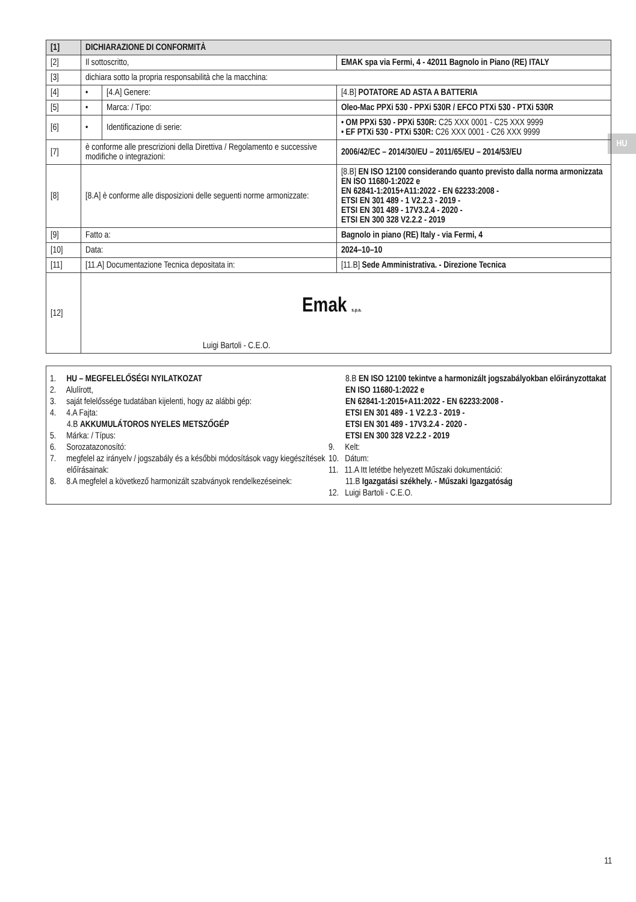HU
| [1] | DICHIARAZIONE DI CONFORMITÀ | | |
| --- | --- | --- | --- |
| [2] | Il sottoscritto, | | EMAK spa via Fermi, 4 - 42011 Bagnolo in Piano (RE) ITALY |
| [3] | dichiara sotto la propria responsabilità che la macchina: | | |
| [4] | • | [4.A] Genere: | [4.B] POTATORE AD ASTA A BATTERIA |
| [5] | • | Marca: / Tipo: | Oleo-Mac PPXi 530 - PPXi 530R / EFCO PTXi 530 - PTXi 530R |
| [6] | • | Identificazione di serie: | • OM PPXi 530 - PPXi 530R: C25 XXX 0001 - C25 XXX 9999 • EF PTXi 530 - PTXi 530R: C26 XXX 0001 - C26 XXX 9999 |
| [7] | è conforme alle prescrizioni della Direttiva / Regolamento e successive modifiche o integrazioni: | | 2006/42/EC – 2014/30/EU – 2011/65/EU – 2014/53/EU |
| [8] | [8.A] è conforme alle disposizioni delle seguenti norme armonizzate: | | [8.B] EN ISO 12100 considerando quanto previsto dalla norma armonizzata EN ISO 11680-1:2022 e EN 62841-1:2015+A11:2022 - EN 62233:2008 - ETSI EN 301 489 - 1 V2.2.3 - 2019 - ETSI EN 301 489 - 17V3.2.4 - 2020 - ETSI EN 300 328 V2.2.2 - 2019 |
| [9] | Fatto a: | | Bagnolo in piano (RE) Italy - via Fermi, 4 |
| [10] | Data: | | 2024–10–10 |
| [11] | [11.A] Documentazione Tecnica depositata in: | | [11.B] Sede Amministrativa. - Direzione Tecnica |
| [12] | Emak s.p.a. Luigi Bartoli - C.E.O. | | |
1. HU – MEGFELELŐSÉGI NYILATKOZAT
2. Alulírott,
3. saját felelőssége tudatában kijelenti, hogy az alábbi gép:
4. 4.A Fajta:
4.B AKKUMULÁTOROS NYELES METSZŐGÉP
5. Márka: / Típus:
6. Sorozatazonosító:
7. megfelel az irányelv / jogszabály és a későbbi módosítások vagy kiegészítések előírásainak:
8. 8.A megfelel a következő harmonizált szabványok rendelkezéseinek:
8.B EN ISO 12100 tekintve a harmonizált jogszabályokban előirányzottakat
EN ISO 11680-1:2022 e
EN 62841-1:2015+A11:2022 - EN 62233:2008 -
ETSI EN 301 489 - 1 V2.2.3 - 2019 -
ETSI EN 301 489 - 17V3.2.4 - 2020 -
ETSI EN 300 328 V2.2.2 - 2019
9. Kelt:
10. Dátum:
11. 11.A Itt letétbe helyezett Műszaki dokumentáció:
11.B Igazgatási székhely. - Műszaki Igazgatóság
12. Luigi Bartoli - C.E.O.
11